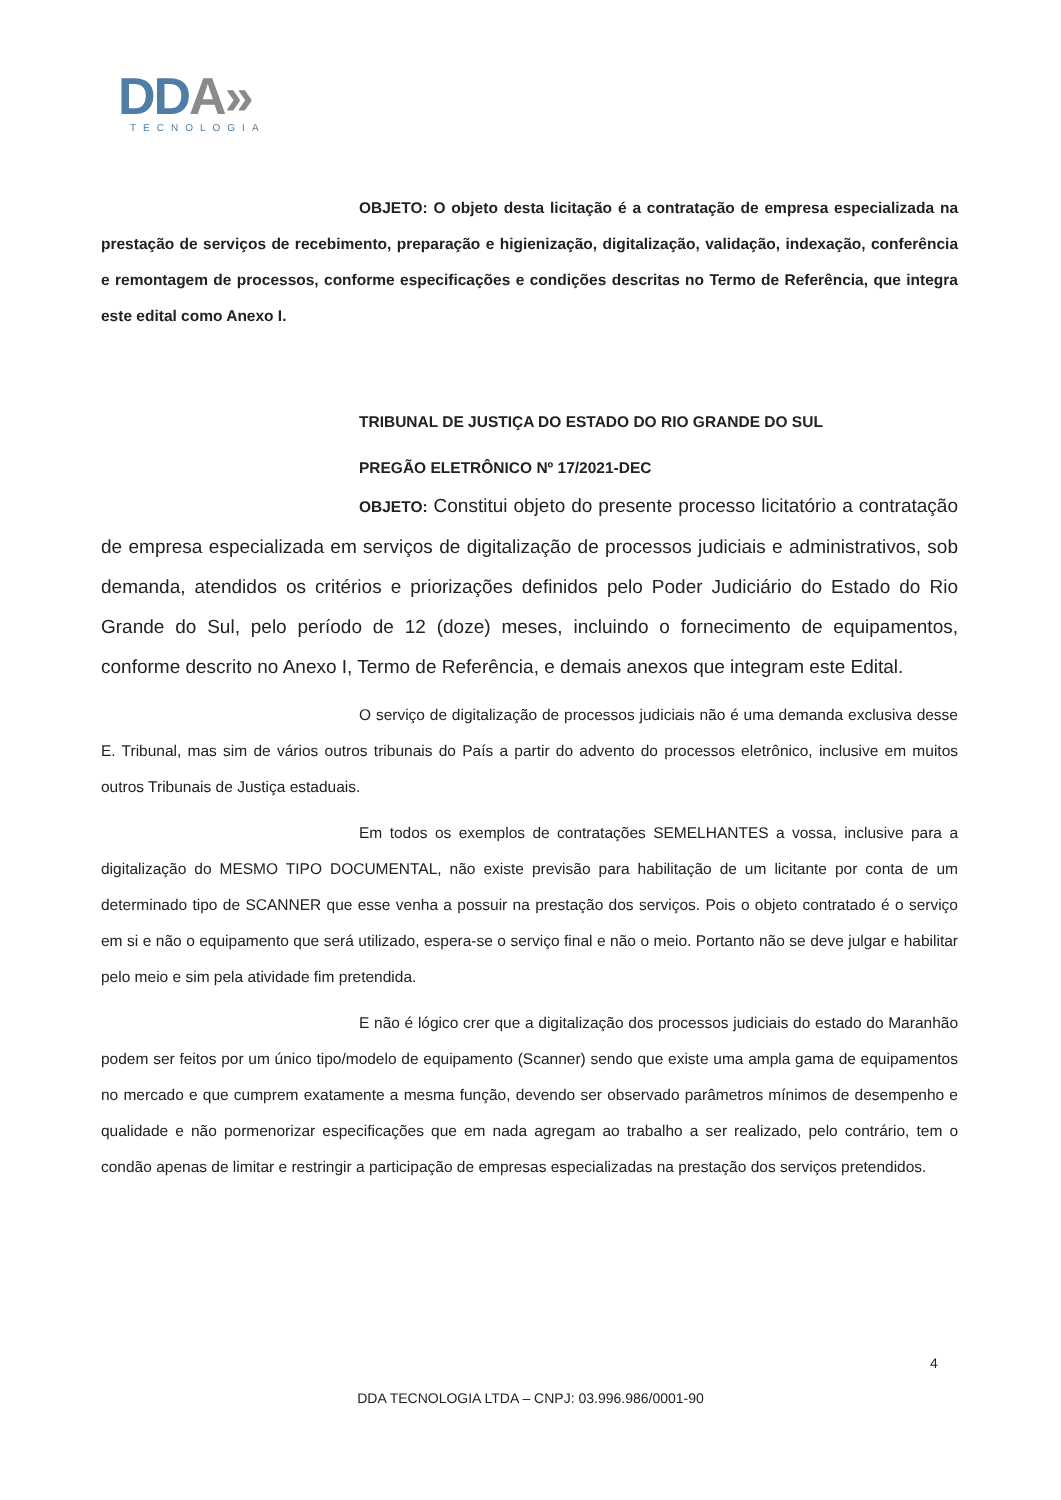DDA»
TECNOLOGIA
OBJETO: O objeto desta licitação é a contratação de empresa especializada na prestação de serviços de recebimento, preparação e higienização, digitalização, validação, indexação, conferência e remontagem de processos, conforme especificações e condições descritas no Termo de Referência, que integra este edital como Anexo I.
TRIBUNAL DE JUSTIÇA DO ESTADO DO RIO GRANDE DO SUL
PREGÃO ELETRÔNICO Nº 17/2021-DEC
OBJETO: Constitui objeto do presente processo licitatório a contratação de empresa especializada em serviços de digitalização de processos judiciais e administrativos, sob demanda, atendidos os critérios e priorizações definidos pelo Poder Judiciário do Estado do Rio Grande do Sul, pelo período de 12 (doze) meses, incluindo o fornecimento de equipamentos, conforme descrito no Anexo I, Termo de Referência, e demais anexos que integram este Edital.
O serviço de digitalização de processos judiciais não é uma demanda exclusiva desse E. Tribunal, mas sim de vários outros tribunais do País a partir do advento do processos eletrônico, inclusive em muitos outros Tribunais de Justiça estaduais.
Em todos os exemplos de contratações SEMELHANTES a vossa, inclusive para a digitalização do MESMO TIPO DOCUMENTAL, não existe previsão para habilitação de um licitante por conta de um determinado tipo de SCANNER que esse venha a possuir na prestação dos serviços. Pois o objeto contratado é o serviço em si e não o equipamento que será utilizado, espera-se o serviço final e não o meio. Portanto não se deve julgar e habilitar pelo meio e sim pela atividade fim pretendida.
E não é lógico crer que a digitalização dos processos judiciais do estado do Maranhão podem ser feitos por um único tipo/modelo de equipamento (Scanner) sendo que existe uma ampla gama de equipamentos no mercado e que cumprem exatamente a mesma função, devendo ser observado parâmetros mínimos de desempenho e qualidade e não pormenorizar especificações que em nada agregam ao trabalho a ser realizado, pelo contrário, tem o condão apenas de limitar e restringir a participação de empresas especializadas na prestação dos serviços pretendidos.
4
DDA TECNOLOGIA LTDA – CNPJ: 03.996.986/0001-90